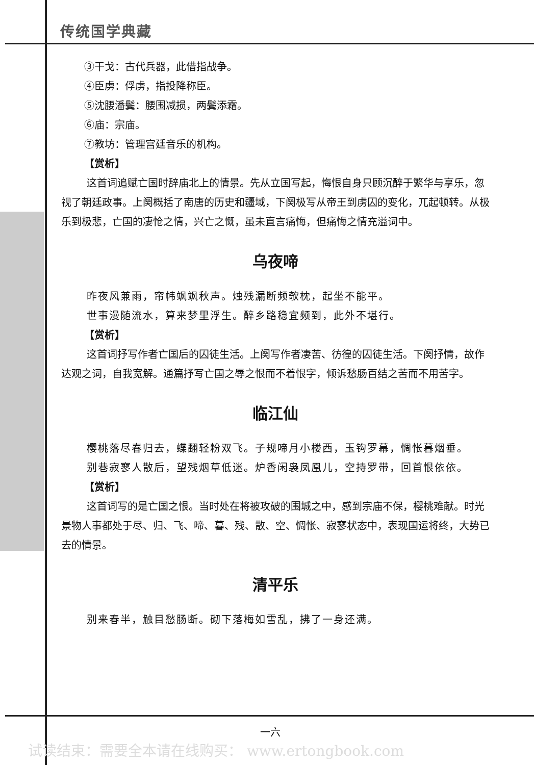传统国学典藏
③干戈：古代兵器，此借指战争。
④臣虏：俘虏，指投降称臣。
⑤沈腰潘鬓：腰围减损，两鬓添霜。
⑥庙：宗庙。
⑦教坊：管理宫廷音乐的机构。
【赏析】
这首词追赋亡国时辞庙北上的情景。先从立国写起，悔恨自身只顾沉醉于繁华与享乐，忽视了朝廷政事。上阕概括了南唐的历史和疆域，下阕极写从帝王到虏囚的变化，兀起顿转。从极乐到极悲，亡国的凄怆之情，兴亡之慨，虽未直言痛悔，但痛悔之情充溢词中。
乌夜啼
昨夜风兼雨，帘帏飒飒秋声。烛残漏断频欹枕，起坐不能平。
世事漫随流水，算来梦里浮生。醉乡路稳宜频到，此外不堪行。
【赏析】
这首词抒写作者亡国后的囚徒生活。上阕写作者凄苦、彷徨的囚徒生活。下阕抒情，故作达观之词，自我宽解。通篇抒写亡国之辱之恨而不着恨字，倾诉愁肠百结之苦而不用苦字。
临江仙
樱桃落尽春归去，蝶翻轻粉双飞。子规啼月小楼西，玉钩罗幕，惆怅暮烟垂。
别巷寂寥人散后，望残烟草低迷。炉香闲袅凤凰儿，空持罗带，回首恨依依。
【赏析】
这首词写的是亡国之恨。当时处在将被攻破的围城之中，感到宗庙不保，樱桃难献。时光景物人事都处于尽、归、飞、啼、暮、残、散、空、惆怅、寂寥状态中，表现国运将终，大势已去的情景。
清平乐
别来春半，触目愁肠断。砌下落梅如雪乱，拂了一身还满。
一六
试读结束：需要全本请在线购买： www.ertongbook.com